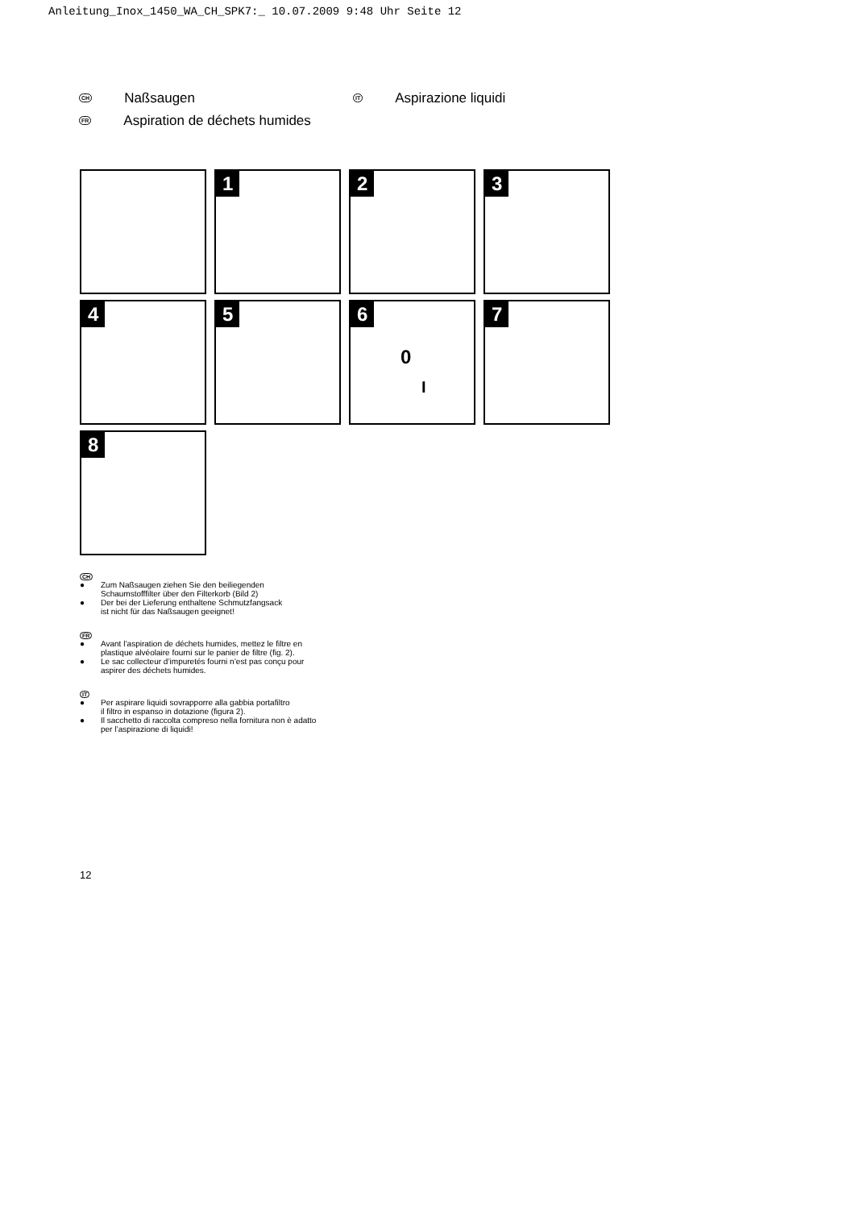Anleitung_Inox_1450_WA_CH_SPK7:_ 10.07.2009 9:48 Uhr Seite 12
CH Naßsaugen
FR Aspiration de déchets humides
IT Aspirazione liquidi
1
2
3
4
5
6
0
I
7
8
CH
● Zum Naßsaugen ziehen Sie den beiliegenden
Schaumstofffilter über den Filterkorb (Bild 2)
● Der bei der Lieferung enthaltene Schmutzfangsack
ist nicht für das Naßsaugen geeignet!
FR
● Avant l’aspiration de déchets humides, mettez le filtre en
plastique alvéolaire fourni sur le panier de filtre (fig. 2).
● Le sac collecteur d’impuretés fourni n’est pas conçu pour
aspirer des déchets humides.
IT
● Per aspirare liquidi sovrapporre alla gabbia portafiltro
il filtro in espanso in dotazione (figura 2).
● Il sacchetto di raccolta compreso nella fornitura non è adatto
per l’aspirazione di liquidi!
12